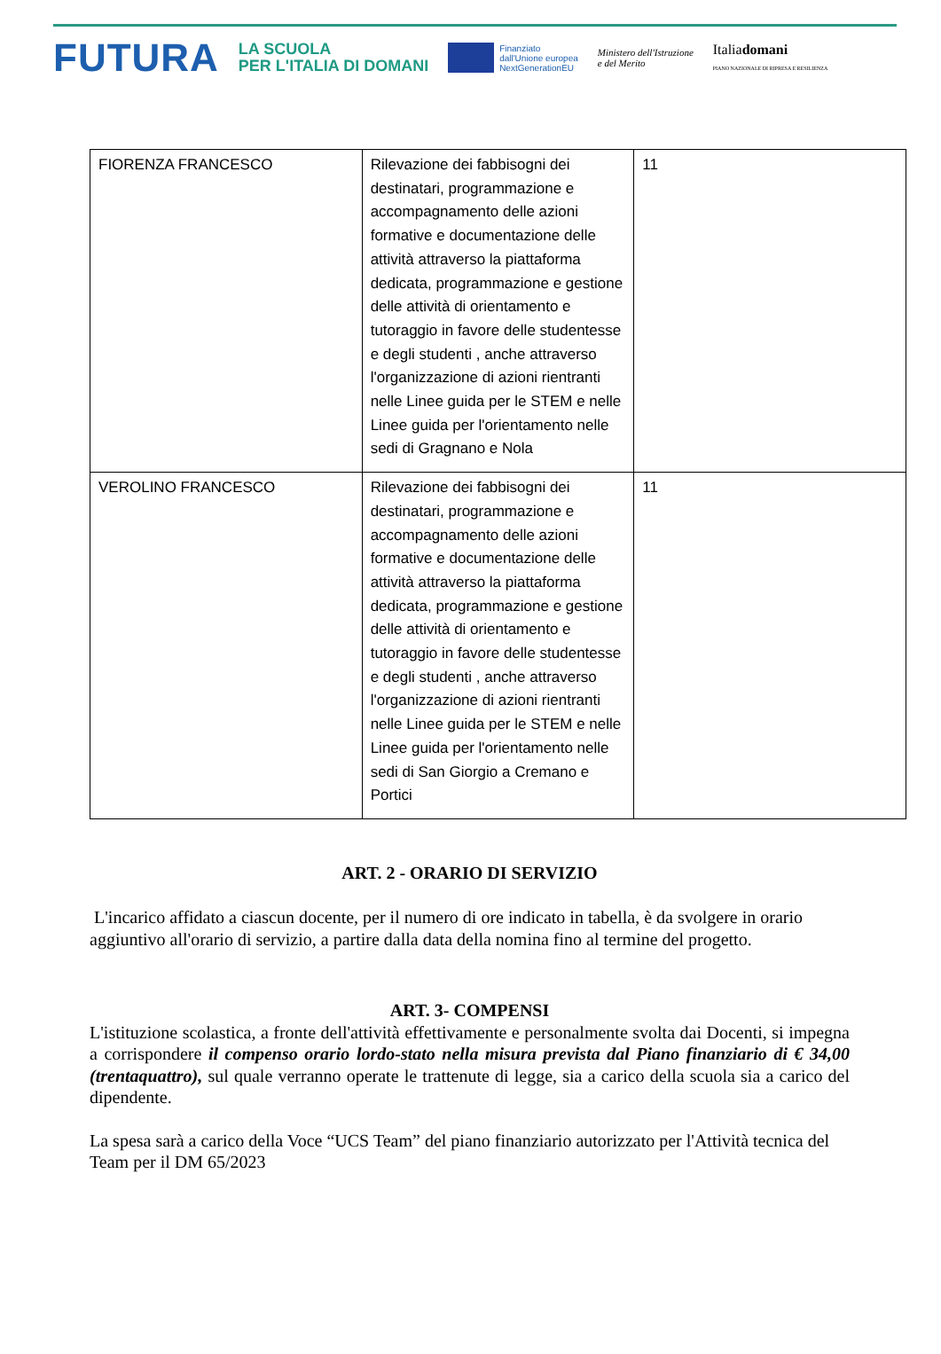FUTURA
LA SCUOLA
PER L'ITALIA DI DOMANI
Finanziato
dall'Unione europea
NextGenerationEU
Ministero dell'Istruzione
e del Merito
Italiadomani
PIANO NAZIONALE DI RIPRESA E RESILIENZA
| FIORENZA FRANCESCO | Rilevazione dei fabbisogni dei destinatari, programmazione e accompagnamento delle azioni formative e documentazione delle attività attraverso la piattaforma dedicata, programmazione e gestione delle attività di orientamento e tutoraggio in favore delle studentesse e degli studenti , anche attraverso l'organizzazione di azioni rientranti nelle Linee guida per le STEM e nelle Linee guida per l'orientamento nelle sedi di Gragnano e Nola | 11 |
| VEROLINO FRANCESCO | Rilevazione dei fabbisogni dei destinatari, programmazione e accompagnamento delle azioni formative e documentazione delle attività attraverso la piattaforma dedicata, programmazione e gestione delle attività di orientamento e tutoraggio in favore delle studentesse e degli studenti , anche attraverso l'organizzazione di azioni rientranti nelle Linee guida per le STEM e nelle Linee guida per l'orientamento nelle sedi di San Giorgio a Cremano e Portici | 11 |
ART. 2 - ORARIO DI SERVIZIO
L'incarico affidato a ciascun docente, per il numero di ore indicato in tabella, è da svolgere in orario aggiuntivo all'orario di servizio, a partire dalla data della nomina fino al termine del progetto.
ART. 3- COMPENSI
L'istituzione scolastica, a fronte dell'attività effettivamente e personalmente svolta dai Docenti, si impegna a corrispondere il compenso orario lordo-stato nella misura prevista dal Piano finanziario di € 34,00 (trentaquattro), sul quale verranno operate le trattenute di legge, sia a carico della scuola sia a carico del dipendente.
La spesa sarà a carico della Voce “UCS Team” del piano finanziario autorizzato per l'Attività tecnica del Team per il DM 65/2023